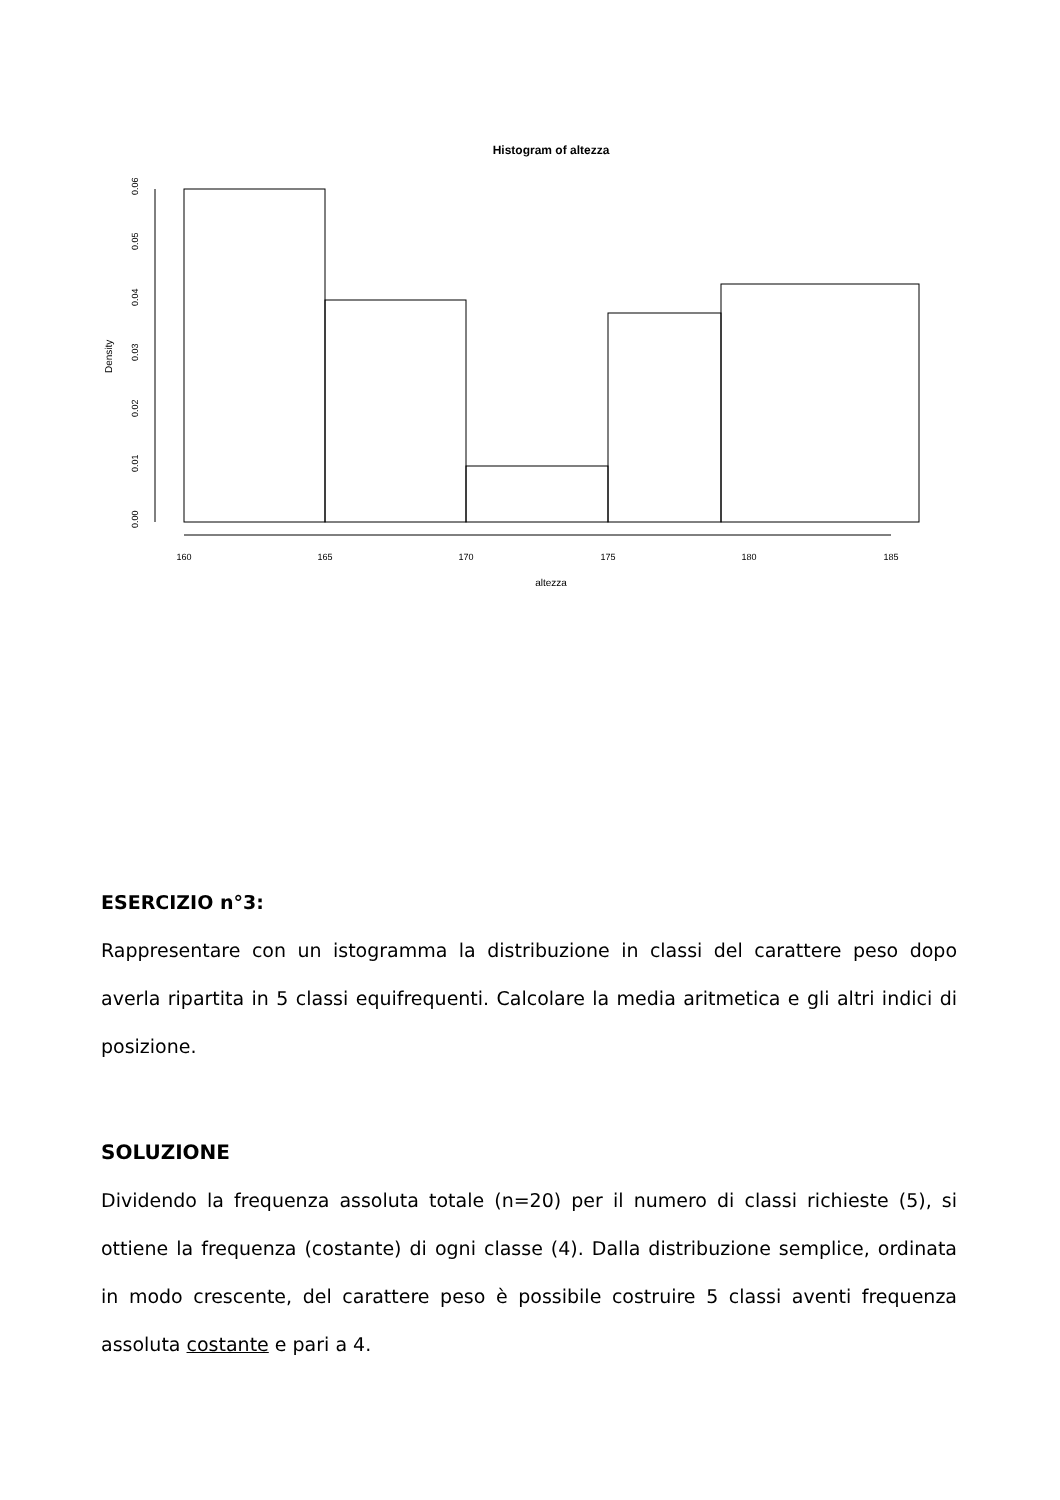Histogram of altezza
altezza
160
165
170
175
180
185
0.00
0.01
0.02
0.03
0.04
0.05
0.06
Density
ESERCIZIO n°3:
Rappresentare con un istogramma la distribuzione in classi del carattere peso dopo averla ripartita in 5 classi equifrequenti. Calcolare la media aritmetica e gli altri indici di posizione.
SOLUZIONE
Dividendo la frequenza assoluta totale (n=20) per il numero di classi richieste (5), si ottiene la frequenza (costante) di ogni classe (4). Dalla distribuzione semplice, ordinata in modo crescente, del carattere peso è possibile costruire 5 classi aventi frequenza assoluta costante e pari a 4.